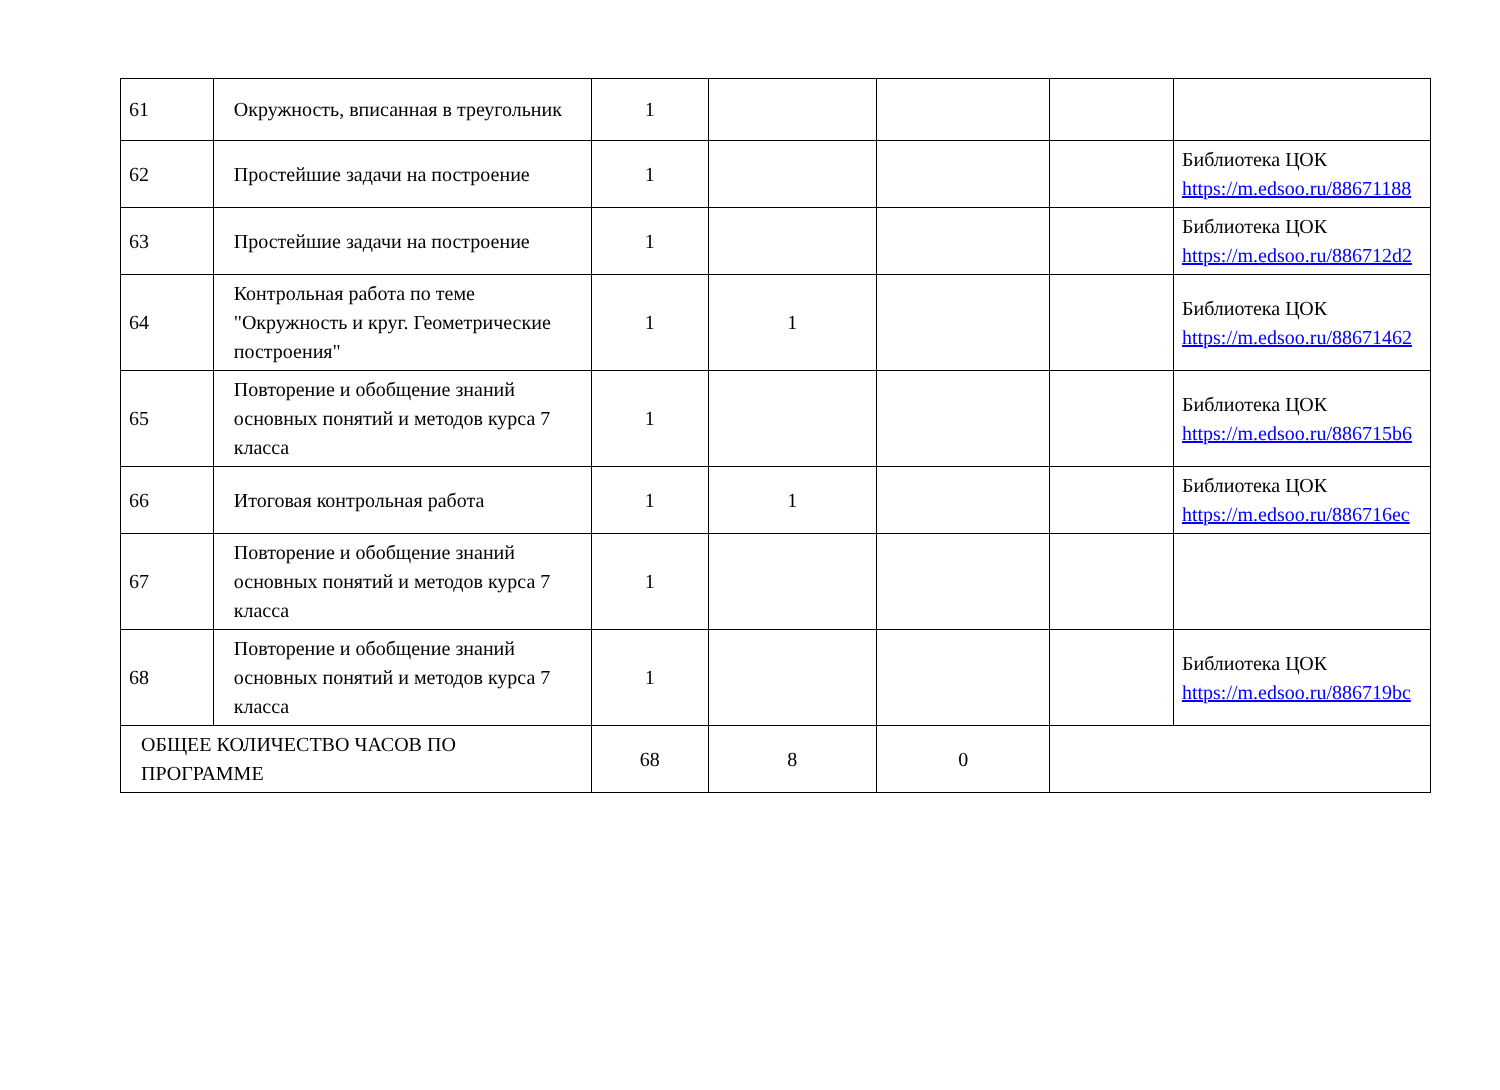| 61 | Окружность, вписанная в треугольник | 1 | | | | |
| 62 | Простейшие задачи на построение | 1 | | | | Библиотека ЦОК https://m.edsoo.ru/88671188 |
| 63 | Простейшие задачи на построение | 1 | | | | Библиотека ЦОК https://m.edsoo.ru/886712d2 |
| 64 | Контрольная работа по теме "Окружность и круг. Геометрические построения" | 1 | 1 | | | Библиотека ЦОК https://m.edsoo.ru/88671462 |
| 65 | Повторение и обобщение знаний основных понятий и методов курса 7 класса | 1 | | | | Библиотека ЦОК https://m.edsoo.ru/886715b6 |
| 66 | Итоговая контрольная работа | 1 | 1 | | | Библиотека ЦОК https://m.edsoo.ru/886716ec |
| 67 | Повторение и обобщение знаний основных понятий и методов курса 7 класса | 1 | | | | |
| 68 | Повторение и обобщение знаний основных понятий и методов курса 7 класса | 1 | | | | Библиотека ЦОК https://m.edsoo.ru/886719bc |
| ОБЩЕЕ КОЛИЧЕСТВО ЧАСОВ ПО ПРОГРАММЕ | | 68 | 8 | 0 | | |